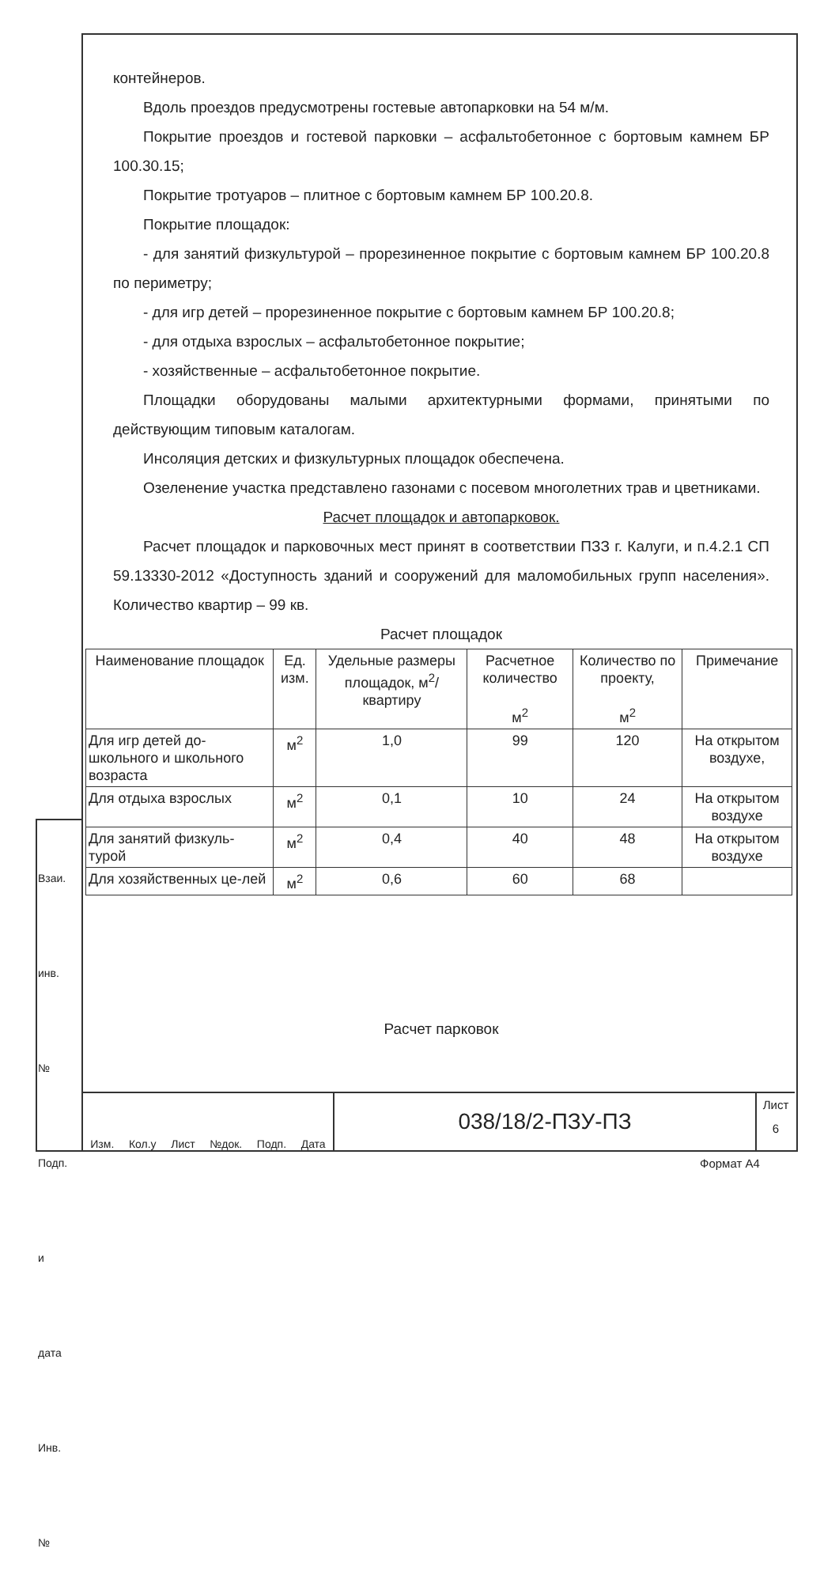контейнеров.
Вдоль проездов предусмотрены гостевые автопарковки на 54 м/м.
Покрытие проездов и гостевой парковки – асфальтобетонное с бортовым камнем БР 100.30.15;
Покрытие тротуаров – плитное с бортовым камнем БР 100.20.8.
Покрытие площадок:
- для занятий физкультурой – прорезиненное покрытие с бортовым камнем БР 100.20.8 по периметру;
- для игр детей – прорезиненное покрытие с бортовым камнем БР 100.20.8;
- для отдыха взрослых – асфальтобетонное покрытие;
- хозяйственные – асфальтобетонное покрытие.
Площадки оборудованы малыми архитектурными формами, принятыми по действующим типовым каталогам.
Инсоляция детских и физкультурных площадок обеспечена.
Озеленение участка представлено газонами с посевом многолетних трав и цветниками.
Расчет площадок и автопарковок.
Расчет площадок и парковочных мест принят в соответствии ПЗЗ г. Калуги, и п.4.2.1 СП 59.13330-2012 «Доступность зданий и сооружений для маломобильных групп населения». Количество квартир – 99 кв.
Расчет площадок
| Наименование площадок | Ед. изм. | Удельные размеры площадок, м<sup>2</sup>/квартиру | Расчетное количество м<sup>2</sup> | Количество по проекту, м<sup>2</sup> | Примечание |
| --- | --- | --- | --- | --- | --- |
| Для игр детей до-школьного и школьного возраста | м<sup>2</sup> | 1,0 | 99 | 120 | На открытом воздухе, |
| Для отдыха взрослых | м<sup>2</sup> | 0,1 | 10 | 24 | На открытом воздухе |
| Для занятий физкуль-турой | м<sup>2</sup> | 0,4 | 40 | 48 | На открытом воздухе |
| Для хозяйственных це-лей | м<sup>2</sup> | 0,6 | 60 | 68 | |
Расчет парковок
Изм. Кол.у Лист №док. Подп. Дата
038/18/2-ПЗУ-ПЗ
Лист
6
Взаи. инв. № Подп. и дата Инв. №
Формат А4